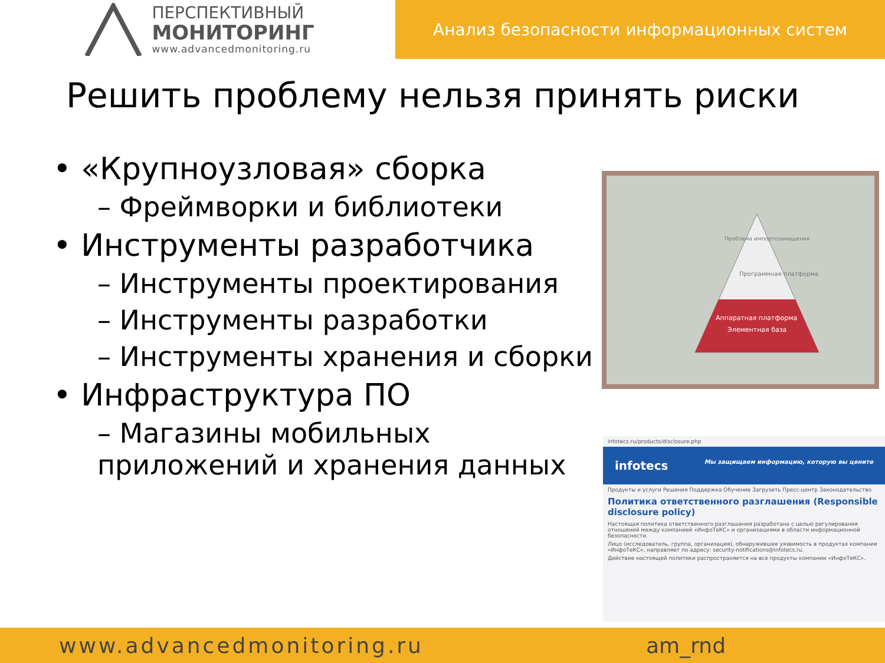ПЕРСПЕКТИВНЫЙ
МОНИТОРИНГ
www.advancedmonitoring.ru
Анализ безопасности информационных систем
Решить проблему нельзя принять риски
• «Крупноузловая» сборка
– Фреймворки и библиотеки
• Инструменты разработчика
– Инструменты проектирования
– Инструменты разработки
– Инструменты хранения и сборки
• Инфраструктура ПО
– Магазины мобильных приложений и хранения данных
Проблема импортозамещения
Программная платформа
Аппаратная платформа
Элементная база
infotecs.ru/products/disclosure.php
infotecs Мы защищаем информацию, которую вы цените
Продукты и услуги Решения Поддержка Обучение Загрузить Пресс-центр Законодательство
Политика ответственного разглашения (Responsible disclosure policy)
Настоящая политика ответственного разглашения разработана с целью регулирования отношений между компанией «ИнфоТеКС» и организациями в области информационной безопасности.
Лицо (исследователь, группа, организация), обнаружившее уязвимость в продуктах компании «ИнфоТеКС», направляет по адресу: security-notifications@infotecs.ru.
Действие настоящей политики распространяется на все продукты компании «ИнфоТеКС».
www.advancedmonitoring.ru am_rnd